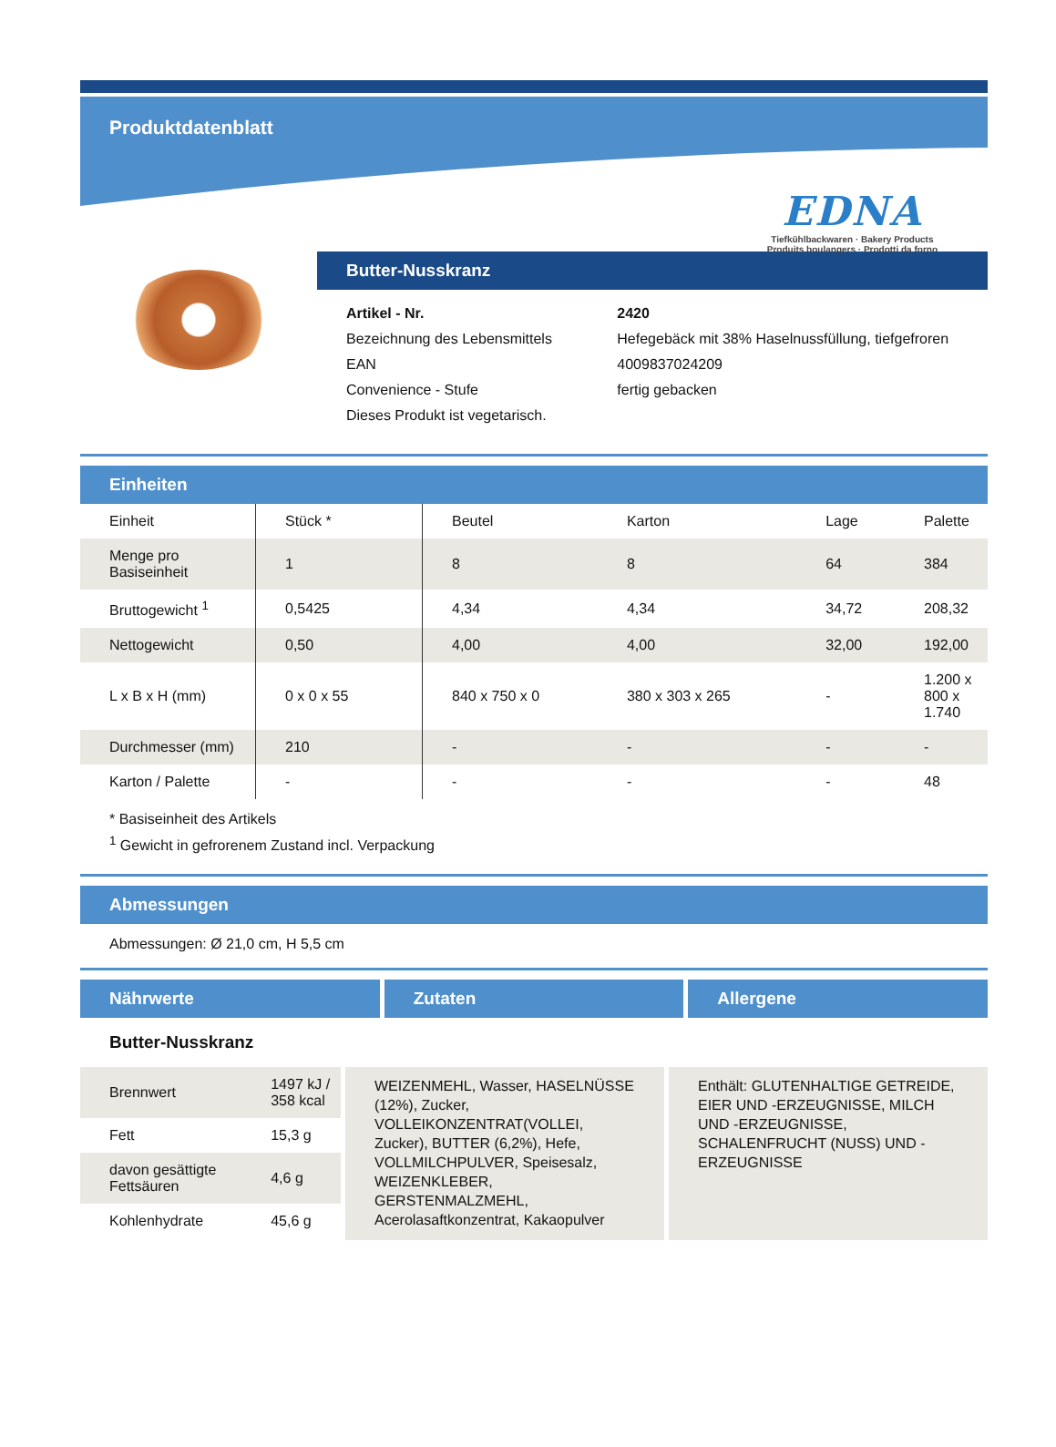Produktdatenblatt
EDNA
Tiefkühlbackwaren · Bakery Products
Produits boulangers · Prodotti da forno
Butter-Nusskranz
| Artikel - Nr. | 2420 |
| Bezeichnung des Lebensmittels | Hefegebäck mit 38% Haselnussfüllung, tiefgefroren |
| EAN | 4009837024209 |
| Convenience - Stufe | fertig gebacken |
| Dieses Produkt ist vegetarisch. | |
Einheiten
| Einheit | Stück * | Beutel | Karton | Lage | Palette |
| --- | --- | --- | --- | --- | --- |
| Menge pro Basiseinheit | 1 | 8 | 8 | 64 | 384 |
| Bruttogewicht <sup>1</sup> | 0,5425 | 4,34 | 4,34 | 34,72 | 208,32 |
| Nettogewicht | 0,50 | 4,00 | 4,00 | 32,00 | 192,00 |
| L x B x H (mm) | 0 x 0 x 55 | 840 x 750 x 0 | 380 x 303 x 265 | - | 1.200 x 800 x 1.740 |
| Durchmesser (mm) | 210 | - | - | - | - |
| Karton / Palette | - | - | - | - | 48 |
* Basiseinheit des Artikels
<sup>1</sup> Gewicht in gefrorenem Zustand incl. Verpackung
Abmessungen
Abmessungen: Ø 21,0 cm, H 5,5 cm
Nährwerte Zutaten Allergene
Butter-Nusskranz
| Brennwert | 1497 kJ / 358 kcal |
| Fett | 15,3 g |
| davon gesättigte Fettsäuren | 4,6 g |
| Kohlenhydrate | 45,6 g |
WEIZENMEHL, Wasser, HASELNÜSSE (12%), Zucker, VOLLEIKONZENTRAT(VOLLEI, Zucker), BUTTER (6,2%), Hefe, VOLLMILCHPULVER, Speisesalz, WEIZENKLEBER, GERSTENMALZMEHL, Acerolasaftkonzentrat, Kakaopulver
Enthält: GLUTENHALTIGE GETREIDE, EIER UND -ERZEUGNISSE, MILCH UND -ERZEUGNISSE, SCHALENFRUCHT (NUSS) UND -ERZEUGNISSE